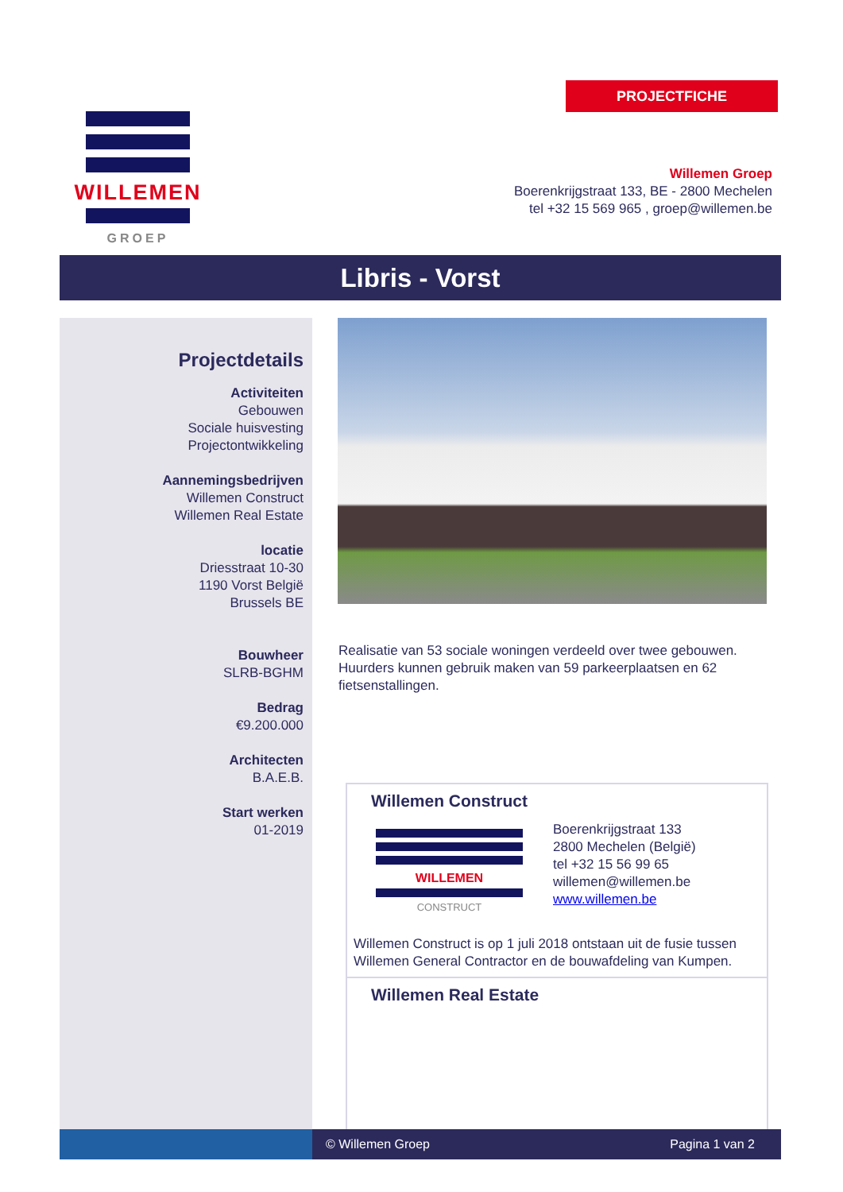PROJECTFICHE
WILLEMEN
GROEP
Willemen Groep
Boerenkrijgstraat 133, BE - 2800 Mechelen
tel +32 15 569 965 , groep@willemen.be
Libris - Vorst
Projectdetails
Activiteiten
Gebouwen
Sociale huisvesting
Projectontwikkeling
Aannemingsbedrijven
Willemen Construct
Willemen Real Estate
locatie
Driesstraat 10-30
1190 Vorst België
Brussels BE
Bouwheer
SLRB-BGHM
Bedrag
€9.200.000
Architecten
B.A.E.B.
Start werken
01-2019
Realisatie van 53 sociale woningen verdeeld over twee gebouwen. Huurders kunnen gebruik maken van 59 parkeerplaatsen en 62 fietsenstallingen.
Willemen Construct
WILLEMEN
CONSTRUCT
Boerenkrijgstraat 133
2800 Mechelen (België)
tel +32 15 56 99 65
willemen@willemen.be
www.willemen.be
Willemen Construct is op 1 juli 2018 ontstaan uit de fusie tussen Willemen General Contractor en de bouwafdeling van Kumpen.
Willemen Real Estate
© Willemen Groep Pagina 1 van 2